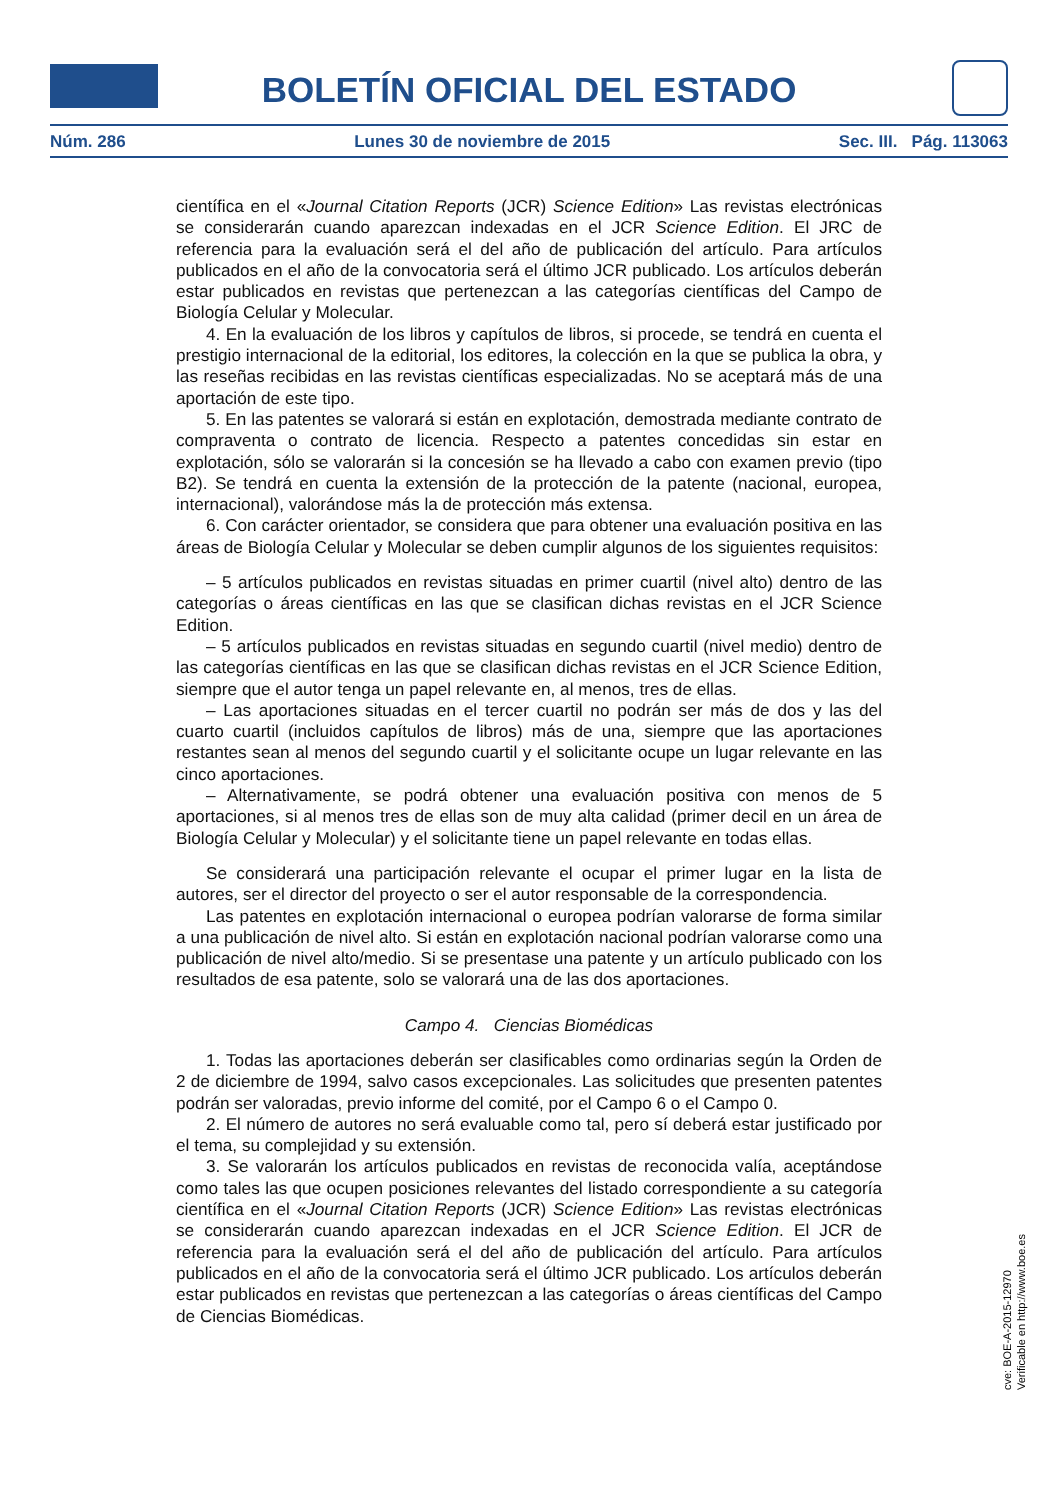BOLETÍN OFICIAL DEL ESTADO
Núm. 286 Lunes 30 de noviembre de 2015 Sec. III. Pág. 113063
científica en el «Journal Citation Reports (JCR) Science Edition» Las revistas electrónicas se considerarán cuando aparezcan indexadas en el JCR Science Edition. El JRC de referencia para la evaluación será el del año de publicación del artículo. Para artículos publicados en el año de la convocatoria será el último JCR publicado. Los artículos deberán estar publicados en revistas que pertenezcan a las categorías científicas del Campo de Biología Celular y Molecular.
4. En la evaluación de los libros y capítulos de libros, si procede, se tendrá en cuenta el prestigio internacional de la editorial, los editores, la colección en la que se publica la obra, y las reseñas recibidas en las revistas científicas especializadas. No se aceptará más de una aportación de este tipo.
5. En las patentes se valorará si están en explotación, demostrada mediante contrato de compraventa o contrato de licencia. Respecto a patentes concedidas sin estar en explotación, sólo se valorarán si la concesión se ha llevado a cabo con examen previo (tipo B2). Se tendrá en cuenta la extensión de la protección de la patente (nacional, europea, internacional), valorándose más la de protección más extensa.
6. Con carácter orientador, se considera que para obtener una evaluación positiva en las áreas de Biología Celular y Molecular se deben cumplir algunos de los siguientes requisitos:
– 5 artículos publicados en revistas situadas en primer cuartil (nivel alto) dentro de las categorías o áreas científicas en las que se clasifican dichas revistas en el JCR Science Edition.
– 5 artículos publicados en revistas situadas en segundo cuartil (nivel medio) dentro de las categorías científicas en las que se clasifican dichas revistas en el JCR Science Edition, siempre que el autor tenga un papel relevante en, al menos, tres de ellas.
– Las aportaciones situadas en el tercer cuartil no podrán ser más de dos y las del cuarto cuartil (incluidos capítulos de libros) más de una, siempre que las aportaciones restantes sean al menos del segundo cuartil y el solicitante ocupe un lugar relevante en las cinco aportaciones.
– Alternativamente, se podrá obtener una evaluación positiva con menos de 5 aportaciones, si al menos tres de ellas son de muy alta calidad (primer decil en un área de Biología Celular y Molecular) y el solicitante tiene un papel relevante en todas ellas.
Se considerará una participación relevante el ocupar el primer lugar en la lista de autores, ser el director del proyecto o ser el autor responsable de la correspondencia.
Las patentes en explotación internacional o europea podrían valorarse de forma similar a una publicación de nivel alto. Si están en explotación nacional podrían valorarse como una publicación de nivel alto/medio. Si se presentase una patente y un artículo publicado con los resultados de esa patente, solo se valorará una de las dos aportaciones.
Campo 4. Ciencias Biomédicas
1. Todas las aportaciones deberán ser clasificables como ordinarias según la Orden de 2 de diciembre de 1994, salvo casos excepcionales. Las solicitudes que presenten patentes podrán ser valoradas, previo informe del comité, por el Campo 6 o el Campo 0.
2. El número de autores no será evaluable como tal, pero sí deberá estar justificado por el tema, su complejidad y su extensión.
3. Se valorarán los artículos publicados en revistas de reconocida valía, aceptándose como tales las que ocupen posiciones relevantes del listado correspondiente a su categoría científica en el «Journal Citation Reports (JCR) Science Edition» Las revistas electrónicas se considerarán cuando aparezcan indexadas en el JCR Science Edition. El JCR de referencia para la evaluación será el del año de publicación del artículo. Para artículos publicados en el año de la convocatoria será el último JCR publicado. Los artículos deberán estar publicados en revistas que pertenezcan a las categorías o áreas científicas del Campo de Ciencias Biomédicas.
cve: BOE-A-2015-12970
Verificable en http://www.boe.es